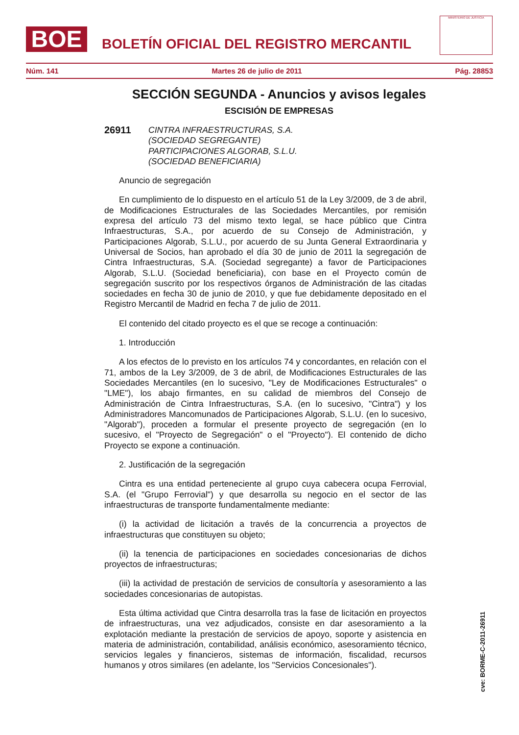BOE
BOLETÍN OFICIAL DEL REGISTRO MERCANTIL
MINISTERIO DE JUSTICIA
Núm. 141 Martes 26 de julio de 2011 Pág. 28853
SECCIÓN SEGUNDA - Anuncios y avisos legales
ESCISIÓN DE EMPRESAS
26911 CINTRA INFRAESTRUCTURAS, S.A.
(SOCIEDAD SEGREGANTE)
PARTICIPACIONES ALGORAB, S.L.U.
(SOCIEDAD BENEFICIARIA)
Anuncio de segregación
En cumplimiento de lo dispuesto en el artículo 51 de la Ley 3/2009, de 3 de abril, de Modificaciones Estructurales de las Sociedades Mercantiles, por remisión expresa del artículo 73 del mismo texto legal, se hace público que Cintra Infraestructuras, S.A., por acuerdo de su Consejo de Administración, y Participaciones Algorab, S.L.U., por acuerdo de su Junta General Extraordinaria y Universal de Socios, han aprobado el día 30 de junio de 2011 la segregación de Cintra Infraestructuras, S.A. (Sociedad segregante) a favor de Participaciones Algorab, S.L.U. (Sociedad beneficiaria), con base en el Proyecto común de segregación suscrito por los respectivos órganos de Administración de las citadas sociedades en fecha 30 de junio de 2010, y que fue debidamente depositado en el Registro Mercantil de Madrid en fecha 7 de julio de 2011.
El contenido del citado proyecto es el que se recoge a continuación:
1. Introducción
A los efectos de lo previsto en los artículos 74 y concordantes, en relación con el 71, ambos de la Ley 3/2009, de 3 de abril, de Modificaciones Estructurales de las Sociedades Mercantiles (en lo sucesivo, "Ley de Modificaciones Estructurales" o "LME"), los abajo firmantes, en su calidad de miembros del Consejo de Administración de Cintra Infraestructuras, S.A. (en lo sucesivo, "Cintra") y los Administradores Mancomunados de Participaciones Algorab, S.L.U. (en lo sucesivo, "Algorab"), proceden a formular el presente proyecto de segregación (en lo sucesivo, el "Proyecto de Segregación" o el "Proyecto"). El contenido de dicho Proyecto se expone a continuación.
2. Justificación de la segregación
Cintra es una entidad perteneciente al grupo cuya cabecera ocupa Ferrovial, S.A. (el "Grupo Ferrovial") y que desarrolla su negocio en el sector de las infraestructuras de transporte fundamentalmente mediante:
(i) la actividad de licitación a través de la concurrencia a proyectos de infraestructuras que constituyen su objeto;
(ii) la tenencia de participaciones en sociedades concesionarias de dichos proyectos de infraestructuras;
(iii) la actividad de prestación de servicios de consultoría y asesoramiento a las sociedades concesionarias de autopistas.
Esta última actividad que Cintra desarrolla tras la fase de licitación en proyectos de infraestructuras, una vez adjudicados, consiste en dar asesoramiento a la explotación mediante la prestación de servicios de apoyo, soporte y asistencia en materia de administración, contabilidad, análisis económico, asesoramiento técnico, servicios legales y financieros, sistemas de información, fiscalidad, recursos humanos y otros similares (en adelante, los "Servicios Concesionales").
cve: BORME-C-2011-26911